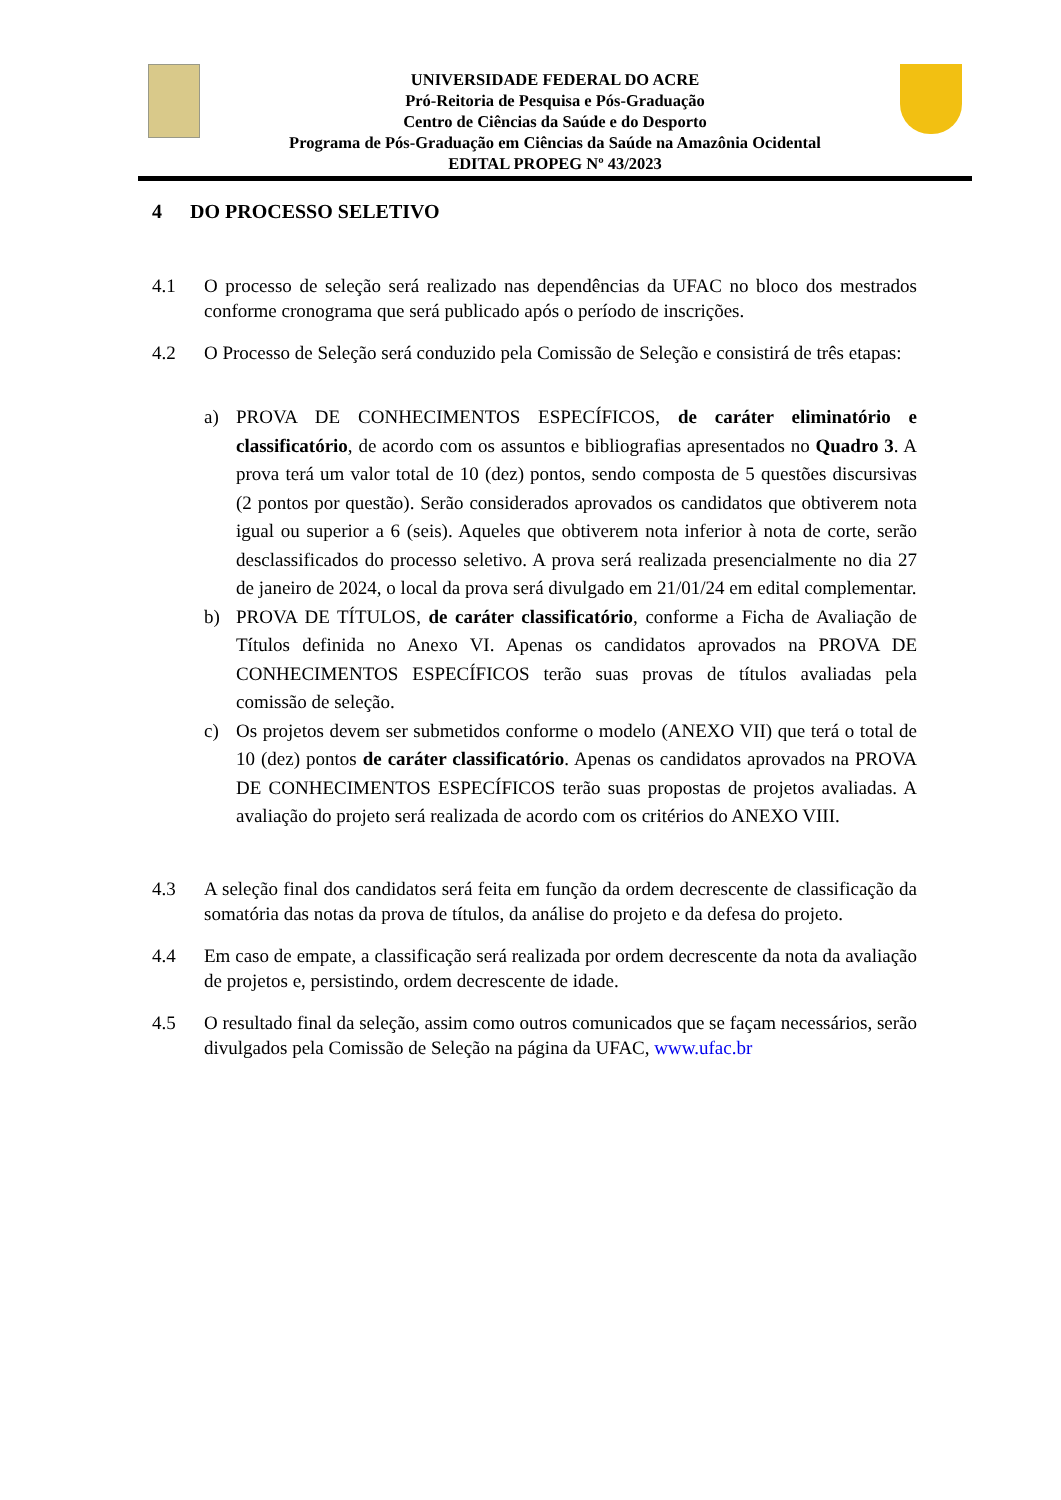UNIVERSIDADE FEDERAL DO ACRE
Pró-Reitoria de Pesquisa e Pós-Graduação
Centro de Ciências da Saúde e do Desporto
Programa de Pós-Graduação em Ciências da Saúde na Amazônia Ocidental
EDITAL PROPEG Nº 43/2023
4 DO PROCESSO SELETIVO
4.1 O processo de seleção será realizado nas dependências da UFAC no bloco dos mestrados conforme cronograma que será publicado após o período de inscrições.
4.2 O Processo de Seleção será conduzido pela Comissão de Seleção e consistirá de três etapas:
a) PROVA DE CONHECIMENTOS ESPECÍFICOS, de caráter eliminatório e classificatório, de acordo com os assuntos e bibliografias apresentados no Quadro 3. A prova terá um valor total de 10 (dez) pontos, sendo composta de 5 questões discursivas (2 pontos por questão). Serão considerados aprovados os candidatos que obtiverem nota igual ou superior a 6 (seis). Aqueles que obtiverem nota inferior à nota de corte, serão desclassificados do processo seletivo. A prova será realizada presencialmente no dia 27 de janeiro de 2024, o local da prova será divulgado em 21/01/24 em edital complementar.
b) PROVA DE TÍTULOS, de caráter classificatório, conforme a Ficha de Avaliação de Títulos definida no Anexo VI. Apenas os candidatos aprovados na PROVA DE CONHECIMENTOS ESPECÍFICOS terão suas provas de títulos avaliadas pela comissão de seleção.
c) Os projetos devem ser submetidos conforme o modelo (ANEXO VII) que terá o total de 10 (dez) pontos de caráter classificatório. Apenas os candidatos aprovados na PROVA DE CONHECIMENTOS ESPECÍFICOS terão suas propostas de projetos avaliadas. A avaliação do projeto será realizada de acordo com os critérios do ANEXO VIII.
4.3 A seleção final dos candidatos será feita em função da ordem decrescente de classificação da somatória das notas da prova de títulos, da análise do projeto e da defesa do projeto.
4.4 Em caso de empate, a classificação será realizada por ordem decrescente da nota da avaliação de projetos e, persistindo, ordem decrescente de idade.
4.5 O resultado final da seleção, assim como outros comunicados que se façam necessários, serão divulgados pela Comissão de Seleção na página da UFAC, www.ufac.br